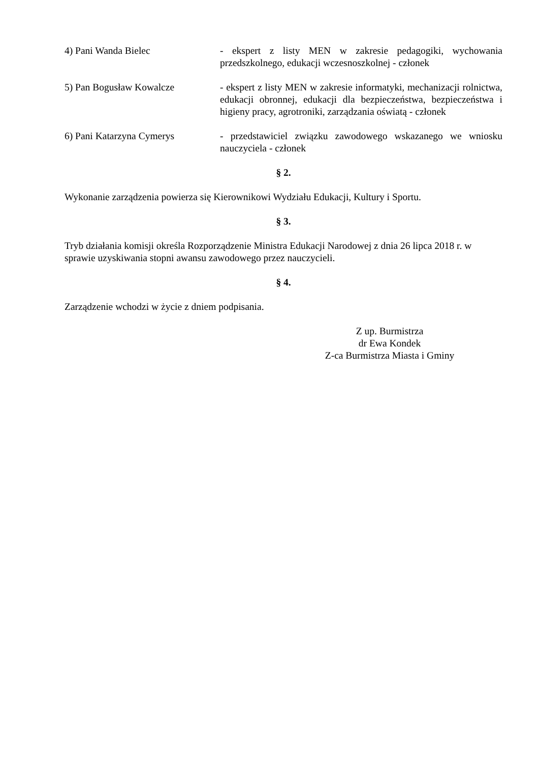4) Pani Wanda Bielec - ekspert z listy MEN w zakresie pedagogiki, wychowania przedszkolnego, edukacji wczesnoszkolnej - członek
5) Pan Bogusław Kowalcze - ekspert z listy MEN w zakresie informatyki, mechanizacji rolnictwa, edukacji obronnej, edukacji dla bezpieczeństwa, bezpieczeństwa i higieny pracy, agrotroniki, zarządzania oświatą - członek
6) Pani Katarzyna Cymerys - przedstawiciel związku zawodowego wskazanego we wniosku nauczyciela - członek
§ 2.
Wykonanie zarządzenia powierza się Kierownikowi Wydziału Edukacji, Kultury i Sportu.
§ 3.
Tryb działania komisji określa Rozporządzenie Ministra Edukacji Narodowej z dnia 26 lipca 2018 r. w sprawie uzyskiwania stopni awansu zawodowego przez nauczycieli.
§ 4.
Zarządzenie wchodzi w życie z dniem podpisania.
Z up. Burmistrza
dr Ewa Kondek
Z-ca Burmistrza Miasta i Gminy